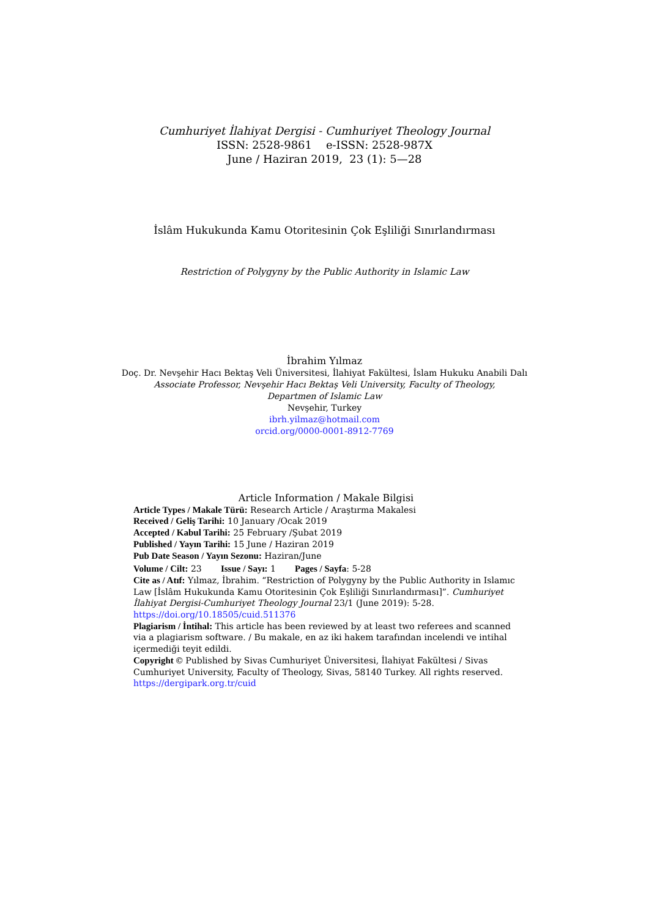Cumhuriyet İlahiyat Dergisi - Cumhuriyet Theology Journal
ISSN: 2528-9861 e-ISSN: 2528-987X
June / Haziran 2019, 23 (1): 5—28
İslâm Hukukunda Kamu Otoritesinin Çok Eşliliği Sınırlandırması
Restriction of Polygyny by the Public Authority in Islamic Law
İbrahim Yılmaz
Doç. Dr. Nevşehir Hacı Bektaş Veli Üniversitesi, İlahiyat Fakültesi, İslam Hukuku Anabili Dalı
Associate Professor, Nevşehir Hacı Bektaş Veli University, Faculty of Theology,
Departmen of Islamic Law
Nevşehir, Turkey
ibrh.yilmaz@hotmail.com
orcid.org/0000-0001-8912-7769
Article Information / Makale Bilgisi
Article Types / Makale Türü: Research Article / Araştırma Makalesi
Received / Geliş Tarihi: 10 January /Ocak 2019
Accepted / Kabul Tarihi: 25 February /Şubat 2019
Published / Yayın Tarihi: 15 June / Haziran 2019
Pub Date Season / Yayın Sezonu: Haziran/June
Volume / Cilt: 23 Issue / Sayı: 1 Pages / Sayfa: 5-28
Cite as / Atıf: Yılmaz, İbrahim. “Restriction of Polygyny by the Public Authority in Islamıc Law [İslâm Hukukunda Kamu Otoritesinin Çok Eşliliği Sınırlandırması]”. Cumhuriyet İlahiyat Dergisi-Cumhuriyet Theology Journal 23/1 (June 2019): 5-28.
https://doi.org/10.18505/cuid.511376
Plagiarism / İntihal: This article has been reviewed by at least two referees and scanned via a plagiarism software. / Bu makale, en az iki hakem tarafından incelendi ve intihal içermediği teyit edildi.
Copyright © Published by Sivas Cumhuriyet Üniversitesi, İlahiyat Fakültesi / Sivas Cumhuriyet University, Faculty of Theology, Sivas, 58140 Turkey. All rights reserved.
https://dergipark.org.tr/cuid